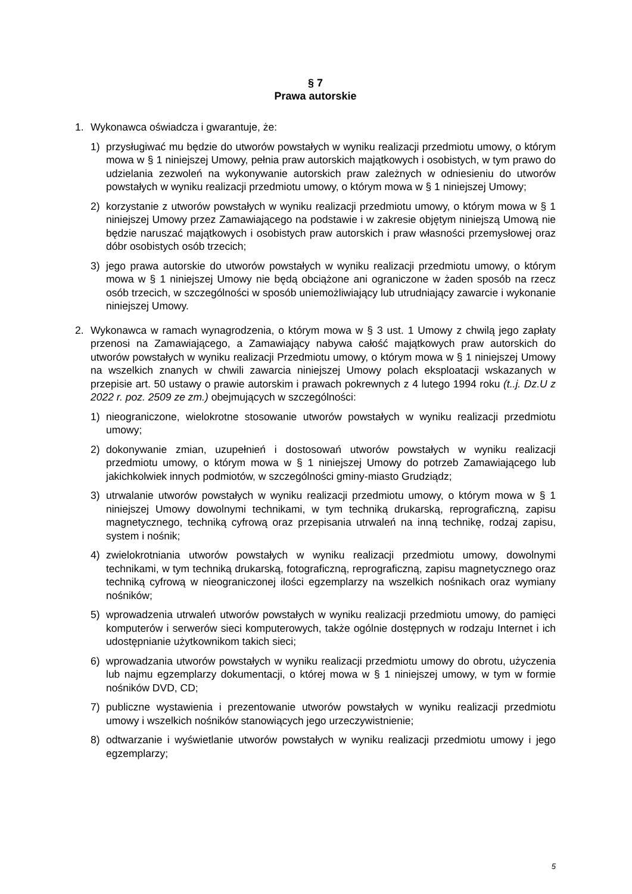§ 7
Prawa autorskie
1. Wykonawca oświadcza i gwarantuje, że:
1) przysługiwać mu będzie do utworów powstałych w wyniku realizacji przedmiotu umowy, o którym mowa w § 1 niniejszej Umowy, pełnia praw autorskich majątkowych i osobistych, w tym prawo do udzielania zezwoleń na wykonywanie autorskich praw zależnych w odniesieniu do utworów powstałych w wyniku realizacji przedmiotu umowy, o którym mowa w § 1 niniejszej Umowy;
2) korzystanie z utworów powstałych w wyniku realizacji przedmiotu umowy, o którym mowa w § 1 niniejszej Umowy przez Zamawiającego na podstawie i w zakresie objętym niniejszą Umową nie będzie naruszać majątkowych i osobistych praw autorskich i praw własności przemysłowej oraz dóbr osobistych osób trzecich;
3) jego prawa autorskie do utworów powstałych w wyniku realizacji przedmiotu umowy, o którym mowa w § 1 niniejszej Umowy nie będą obciążone ani ograniczone w żaden sposób na rzecz osób trzecich, w szczególności w sposób uniemożliwiający lub utrudniający zawarcie i wykonanie niniejszej Umowy.
2. Wykonawca w ramach wynagrodzenia, o którym mowa w § 3 ust. 1 Umowy z chwilą jego zapłaty przenosi na Zamawiającego, a Zamawiający nabywa całość majątkowych praw autorskich do utworów powstałych w wyniku realizacji Przedmiotu umowy, o którym mowa w § 1 niniejszej Umowy na wszelkich znanych w chwili zawarcia niniejszej Umowy polach eksploatacji wskazanych w przepisie art. 50 ustawy o prawie autorskim i prawach pokrewnych z 4 lutego 1994 roku (t..j. Dz.U z 2022 r. poz. 2509 ze zm.) obejmujących w szczególności:
1) nieograniczone, wielokrotne stosowanie utworów powstałych w wyniku realizacji przedmiotu umowy;
2) dokonywanie zmian, uzupełnień i dostosowań utworów powstałych w wyniku realizacji przedmiotu umowy, o którym mowa w § 1 niniejszej Umowy do potrzeb Zamawiającego lub jakichkolwiek innych podmiotów, w szczególności gminy-miasto Grudziądz;
3) utrwalanie utworów powstałych w wyniku realizacji przedmiotu umowy, o którym mowa w § 1 niniejszej Umowy dowolnymi technikami, w tym techniką drukarską, reprograficzną, zapisu magnetycznego, techniką cyfrową oraz przepisania utrwaleń na inną technikę, rodzaj zapisu, system i nośnik;
4) zwielokrotniania utworów powstałych w wyniku realizacji przedmiotu umowy, dowolnymi technikami, w tym techniką drukarską, fotograficzną, reprograficzną, zapisu magnetycznego oraz techniką cyfrową w nieograniczonej ilości egzemplarzy na wszelkich nośnikach oraz wymiany nośników;
5) wprowadzenia utrwaleń utworów powstałych w wyniku realizacji przedmiotu umowy, do pamięci komputerów i serwerów sieci komputerowych, także ogólnie dostępnych w rodzaju Internet i ich udostępnianie użytkownikom takich sieci;
6) wprowadzania utworów powstałych w wyniku realizacji przedmiotu umowy do obrotu, użyczenia lub najmu egzemplarzy dokumentacji, o której mowa w § 1 niniejszej umowy, w tym w formie nośników DVD, CD;
7) publiczne wystawienia i prezentowanie utworów powstałych w wyniku realizacji przedmiotu umowy i wszelkich nośników stanowiących jego urzeczywistnienie;
8) odtwarzanie i wyświetlanie utworów powstałych w wyniku realizacji przedmiotu umowy i jego egzemplarzy;
5